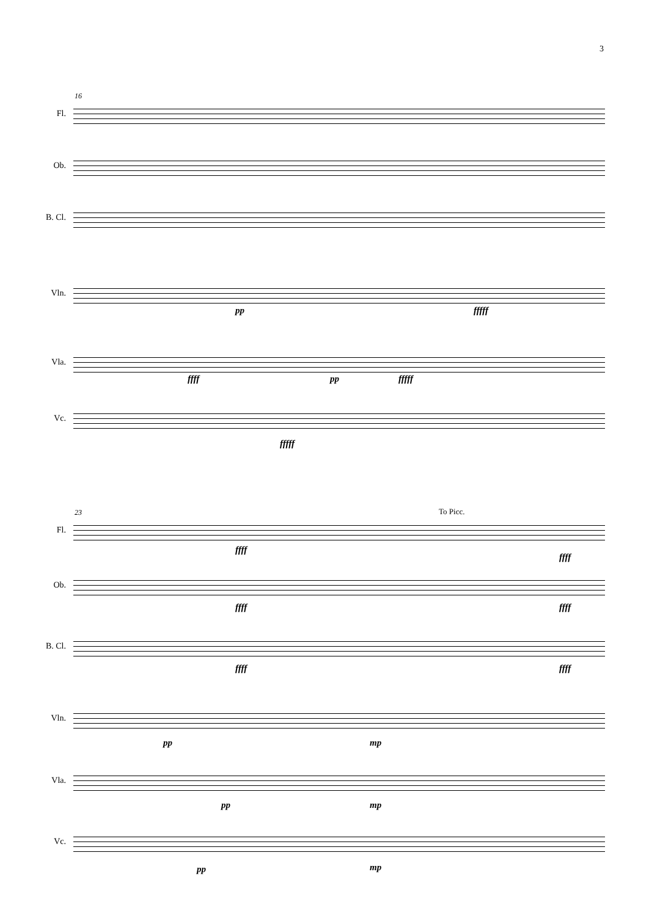3
16
Fl.
Ob.
B. Cl.
Vln.
Vla.
Vc.
pp fffff
ffff pp fffff
fffff
23 To Picc.
Fl.
ffff
ffff
Ob.
ffff ffff
B. Cl.
ffff ffff
Vln.
pp mp
Vla.
pp mp
Vc.
pp mp